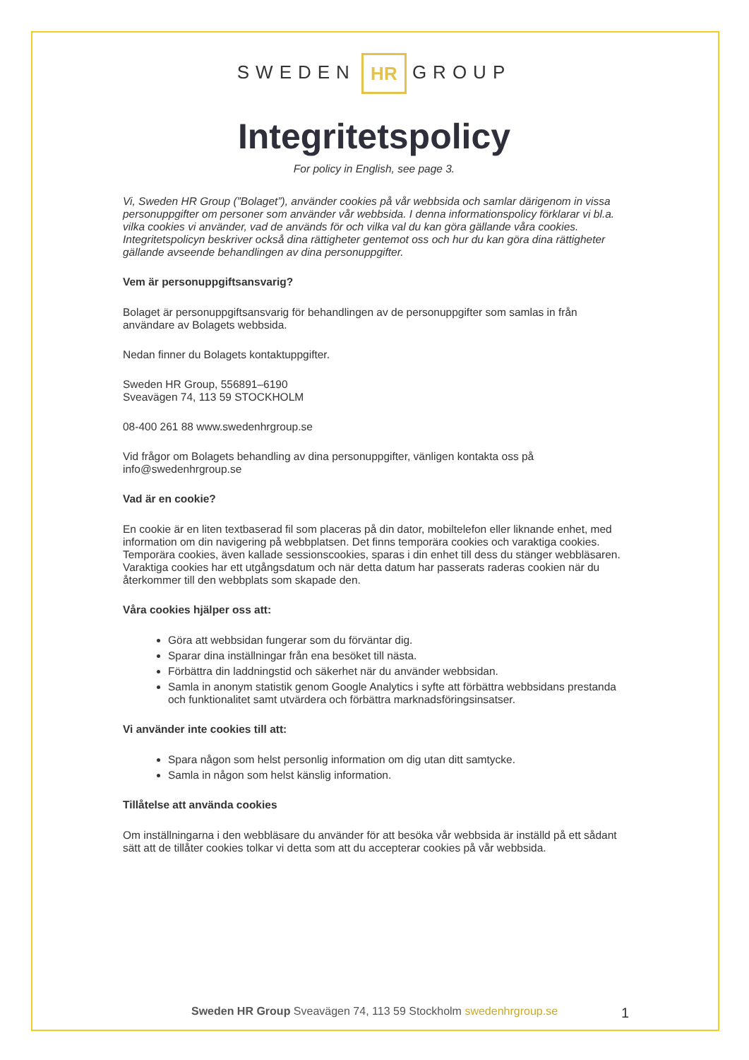SWEDEN HR GROUP
Integritetspolicy
For policy in English, see page 3.
Vi, Sweden HR Group (”Bolaget”), använder cookies på vår webbsida och samlar därigenom in vissa personuppgifter om personer som använder vår webbsida. I denna informationspolicy förklarar vi bl.a. vilka cookies vi använder, vad de används för och vilka val du kan göra gällande våra cookies. Integritetspolicyn beskriver också dina rättigheter gentemot oss och hur du kan göra dina rättigheter gällande avseende behandlingen av dina personuppgifter.
Vem är personuppgiftsansvarig?
Bolaget är personuppgiftsansvarig för behandlingen av de personuppgifter som samlas in från användare av Bolagets webbsida.
Nedan finner du Bolagets kontaktuppgifter.
Sweden HR Group, 556891–6190
Sveavägen 74, 113 59 STOCKHOLM
08-400 261 88 www.swedenhrgroup.se
Vid frågor om Bolagets behandling av dina personuppgifter, vänligen kontakta oss på info@swedenhrgroup.se
Vad är en cookie?
En cookie är en liten textbaserad fil som placeras på din dator, mobiltelefon eller liknande enhet, med information om din navigering på webbplatsen. Det finns temporära cookies och varaktiga cookies. Temporära cookies, även kallade sessionscookies, sparas i din enhet till dess du stänger webbläsaren. Varaktiga cookies har ett utgångsdatum och när detta datum har passerats raderas cookien när du återkommer till den webbplats som skapade den.
Våra cookies hjälper oss att:
Göra att webbsidan fungerar som du förväntar dig.
Sparar dina inställningar från ena besöket till nästa.
Förbättra din laddningstid och säkerhet när du använder webbsidan.
Samla in anonym statistik genom Google Analytics i syfte att förbättra webbsidans prestanda och funktionalitet samt utvärdera och förbättra marknadsföringsinsatser.
Vi använder inte cookies till att:
Spara någon som helst personlig information om dig utan ditt samtycke.
Samla in någon som helst känslig information.
Tillåtelse att använda cookies
Om inställningarna i den webbläsare du använder för att besöka vår webbsida är inställd på ett sådant sätt att de tillåter cookies tolkar vi detta som att du accepterar cookies på vår webbsida.
Sweden HR Group Sveavägen 74, 113 59 Stockholm swedenhrgroup.se 1